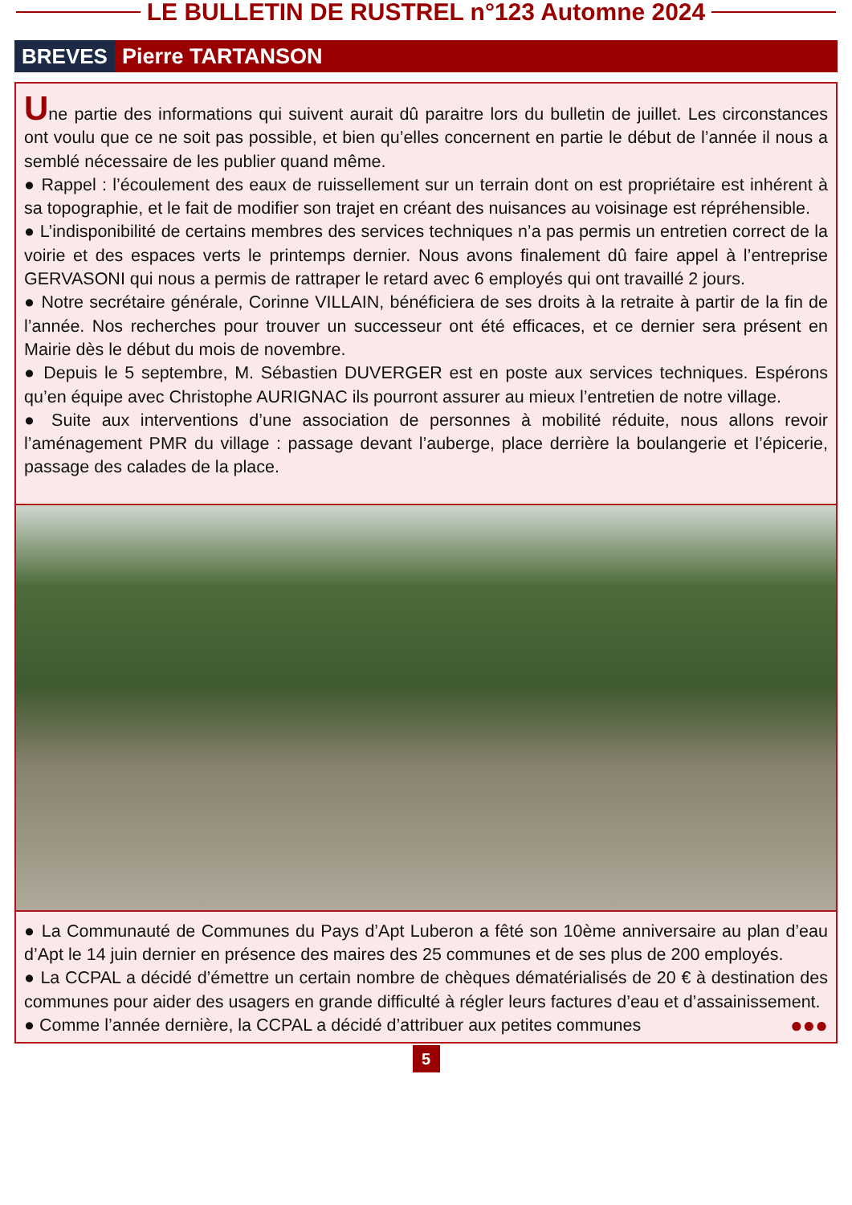LE BULLETIN DE RUSTREL n°123 Automne 2024
BREVES Pierre TARTANSON
Une partie des informations qui suivent aurait dû paraitre lors du bulletin de juillet. Les circonstances ont voulu que ce ne soit pas possible, et bien qu’elles concernent en partie le début de l’année il nous a semblé nécessaire de les publier quand même.
● Rappel : l’écoulement des eaux de ruissellement sur un terrain dont on est propriétaire est inhérent à sa topographie, et le fait de modifier son trajet en créant des nuisances au voisinage est répréhensible.
● L’indisponibilité de certains membres des services techniques n’a pas permis un entretien correct de la voirie et des espaces verts le printemps dernier. Nous avons finalement dû faire appel à l’entreprise GERVASONI qui nous a permis de rattraper le retard avec 6 employés qui ont travaillé 2 jours.
● Notre secrétaire générale, Corinne VILLAIN, bénéficiera de ses droits à la retraite à partir de la fin de l’année. Nos recherches pour trouver un successeur ont été efficaces, et ce dernier sera présent en Mairie dès le début du mois de novembre.
● Depuis le 5 septembre, M. Sébastien DUVERGER est en poste aux services techniques. Espérons qu’en équipe avec Christophe AURIGNAC ils pourront assurer au mieux l’entretien de notre village.
● Suite aux interventions d’une association de personnes à mobilité réduite, nous allons revoir l’aménagement PMR du village : passage devant l’auberge, place derrière la boulangerie et l’épicerie, passage des calades de la place.
● La Communauté de Communes du Pays d’Apt Luberon a fêté son 10ème anniversaire au plan d’eau d’Apt le 14 juin dernier en présence des maires des 25 communes et de ses plus de 200 employés.
● La CCPAL a décidé d’émettre un certain nombre de chèques dématérialisés de 20 € à destination des communes pour aider des usagers en grande difficulté à régler leurs factures d’eau et d’assainissement.
● Comme l’année dernière, la CCPAL a décidé d’attribuer aux petites communes ●●●
5